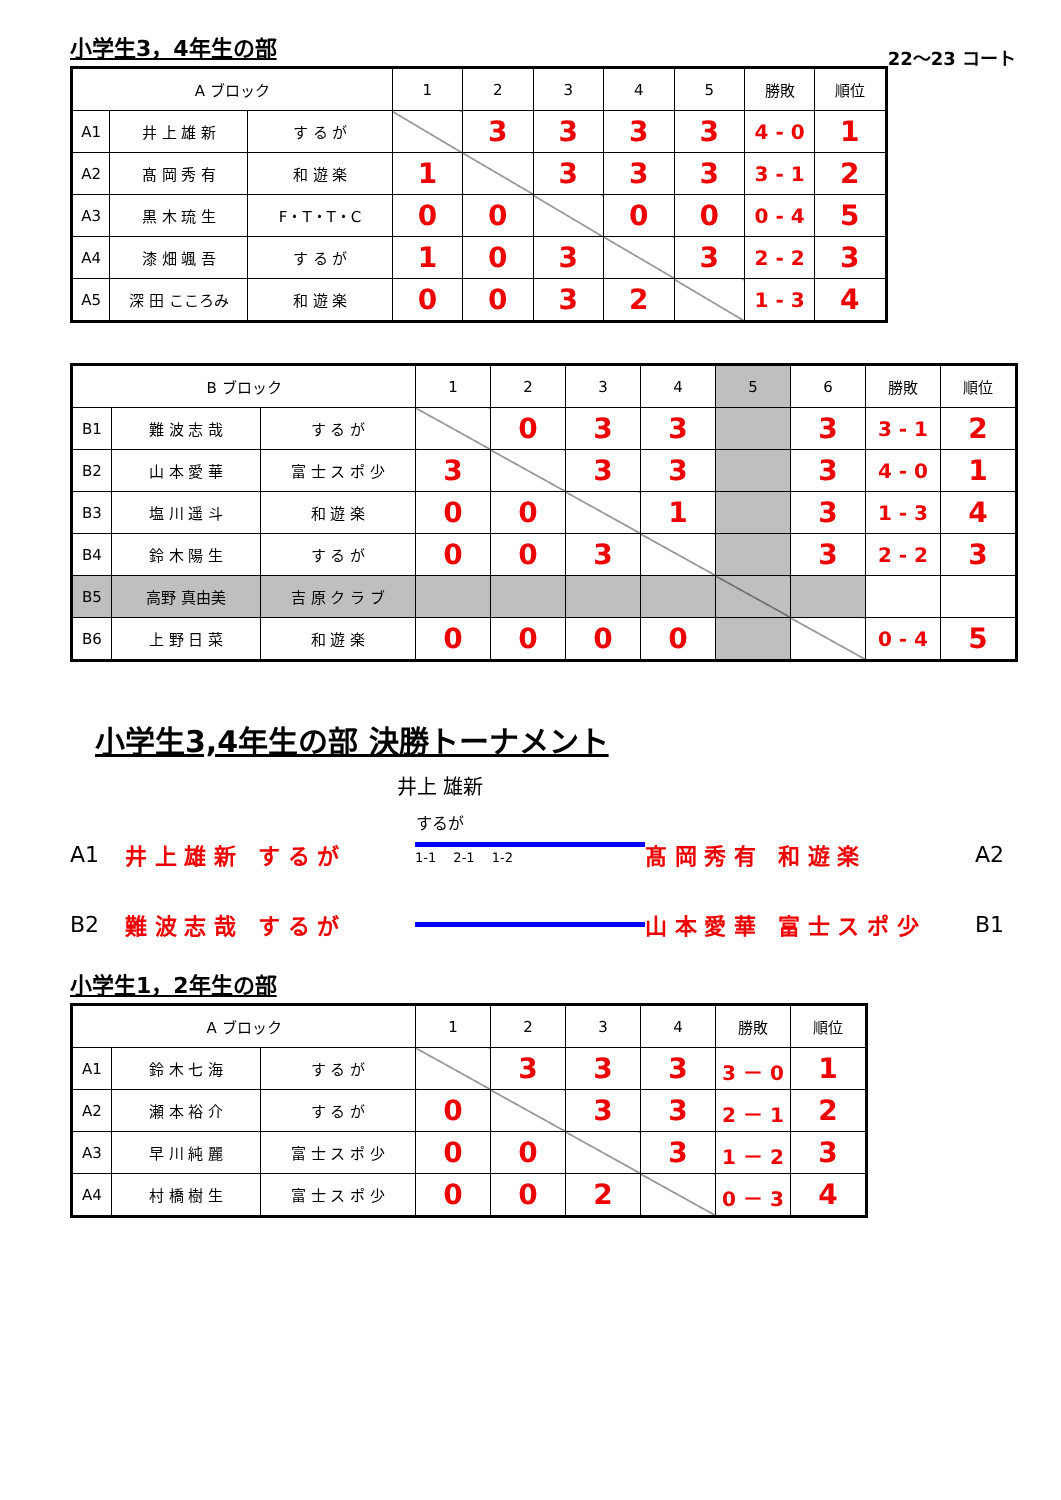小学生3，4年生の部
22～23 コート
| A ブロック | | | 1 | 2 | 3 | 4 | 5 | 勝敗 | 順位 |
| --- | --- | --- | --- | --- | --- | --- | --- | --- | --- |
| A1 | 井 上 雄 新 | す る が | | 3 | 3 | 3 | 3 | 4 - 0 | 1 |
| A2 | 髙 岡 秀 有 | 和 遊 楽 | 1 | | 3 | 3 | 3 | 3 - 1 | 2 |
| A3 | 黒 木 琉 生 | F・T・T・C | 0 | 0 | | 0 | 0 | 0 - 4 | 5 |
| A4 | 漆 畑 颯 吾 | す る が | 1 | 0 | 3 | | 3 | 2 - 2 | 3 |
| A5 | 深 田 こころみ | 和 遊 楽 | 0 | 0 | 3 | 2 | | 1 - 3 | 4 |
| B ブロック | | | 1 | 2 | 3 | 4 | 5 | 6 | 勝敗 | 順位 |
| --- | --- | --- | --- | --- | --- | --- | --- | --- | --- | --- |
| B1 | 難 波 志 哉 | す る が | | 0 | 3 | 3 | | 3 | 3 - 1 | 2 |
| B2 | 山 本 愛 華 | 富 士 ス ポ 少 | 3 | | 3 | 3 | | 3 | 4 - 0 | 1 |
| B3 | 塩 川 遥 斗 | 和 遊 楽 | 0 | 0 | | 1 | | 3 | 1 - 3 | 4 |
| B4 | 鈴 木 陽 生 | す る が | 0 | 0 | 3 | | | 3 | 2 - 2 | 3 |
| B5 | 高野 真由美 | 吉 原 ク ラ ブ | | | | | | | | |
| B6 | 上 野 日 菜 | 和 遊 楽 | 0 | 0 | 0 | 0 | | | 0 - 4 | 5 |
小学生3,4年生の部 決勝トーナメント
井上 雄新
するが
A1 井 上 雄 新　す る が 1-1 　2-1 　1-2 髙 岡 秀 有　和 遊 楽 A2
B2 難 波 志 哉　す る が 山 本 愛 華　富 士 ス ポ 少 B1
小学生1，2年生の部
| A ブロック | | | 1 | 2 | 3 | 4 | 勝敗 | 順位 |
| --- | --- | --- | --- | --- | --- | --- | --- | --- |
| A1 | 鈴 木 七 海 | す る が | | 3 | 3 | 3 | 3 － 0 | 1 |
| A2 | 瀬 本 裕 介 | す る が | 0 | | 3 | 3 | 2 － 1 | 2 |
| A3 | 早 川 純 麗 | 富 士 ス ポ 少 | 0 | 0 | | 3 | 1 － 2 | 3 |
| A4 | 村 橋 樹 生 | 富 士 ス ポ 少 | 0 | 0 | 2 | | 0 － 3 | 4 |